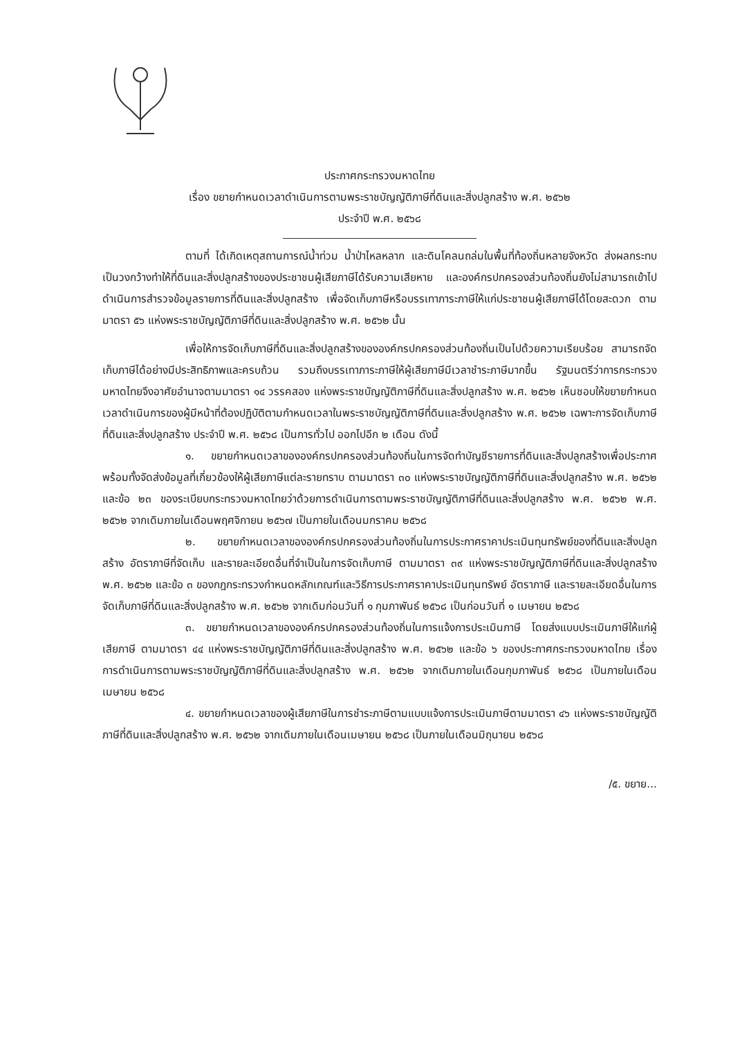ประกาศกระทรวงมหาดไทย
เรื่อง ขยายกำหนดเวลาดำเนินการตามพระราชบัญญัติภาษีที่ดินและสิ่งปลูกสร้าง พ.ศ. ๒๕๖๒
ประจำปี พ.ศ. ๒๕๖๘
ตามที่ ได้เกิดเหตุสถานการณ์น้ำท่วม น้ำป่าไหลหลาก และดินโคลนถล่มในพื้นที่ท้องถิ่นหลายจังหวัด ส่งผลกระทบเป็นวงกว้างทำให้ที่ดินและสิ่งปลูกสร้างของประชาชนผู้เสียภาษีได้รับความเสียหาย และองค์กรปกครองส่วนท้องถิ่นยังไม่สามารถเข้าไปดำเนินการสำรวจข้อมูลรายการที่ดินและสิ่งปลูกสร้าง เพื่อจัดเก็บภาษีหรือบรรเทาภาระภาษีให้แก่ประชาชนผู้เสียภาษีได้โดยสะดวก ตามมาตรา ๕๖ แห่งพระราชบัญญัติภาษีที่ดินและสิ่งปลูกสร้าง พ.ศ. ๒๕๖๒ นั้น
เพื่อให้การจัดเก็บภาษีที่ดินและสิ่งปลูกสร้างขององค์กรปกครองส่วนท้องถิ่นเป็นไปด้วยความเรียบร้อย สามารถจัดเก็บภาษีได้อย่างมีประสิทธิภาพและครบถ้วน รวมถึงบรรเทาภาระภาษีให้ผู้เสียภาษีมีเวลาชำระภาษีมากขึ้น รัฐมนตรีว่าการกระทรวงมหาดไทยจึงอาศัยอำนาจตามมาตรา ๑๔ วรรคสอง แห่งพระราชบัญญัติภาษีที่ดินและสิ่งปลูกสร้าง พ.ศ. ๒๕๖๒ เห็นชอบให้ขยายกำหนดเวลาดำเนินการของผู้มีหน้าที่ต้องปฏิบัติตามกำหนดเวลาในพระราชบัญญัติภาษีที่ดินและสิ่งปลูกสร้าง พ.ศ. ๒๕๖๒ เฉพาะการจัดเก็บภาษีที่ดินและสิ่งปลูกสร้าง ประจำปี พ.ศ. ๒๕๖๘ เป็นการทั่วไป ออกไปอีก ๒ เดือน ดังนี้
๑. ขยายกำหนดเวลาขององค์กรปกครองส่วนท้องถิ่นในการจัดทำบัญชีรายการที่ดินและสิ่งปลูกสร้างเพื่อประกาศ พร้อมทั้งจัดส่งข้อมูลที่เกี่ยวข้องให้ผู้เสียภาษีแต่ละรายทราบ ตามมาตรา ๓๐ แห่งพระราชบัญญัติภาษีที่ดินและสิ่งปลูกสร้าง พ.ศ. ๒๕๖๒ และข้อ ๒๓ ของระเบียบกระทรวงมหาดไทยว่าด้วยการดำเนินการตามพระราชบัญญัติภาษีที่ดินและสิ่งปลูกสร้าง พ.ศ. ๒๕๖๒ พ.ศ. ๒๕๖๒ จากเดิมภายในเดือนพฤศจิกายน ๒๕๖๗ เป็นภายในเดือนมกราคม ๒๕๖๘
๒. ขยายกำหนดเวลาขององค์กรปกครองส่วนท้องถิ่นในการประกาศราคาประเมินทุนทรัพย์ของที่ดินและสิ่งปลูกสร้าง อัตราภาษีที่จัดเก็บ และรายละเอียดอื่นที่จำเป็นในการจัดเก็บภาษี ตามมาตรา ๓๙ แห่งพระราชบัญญัติภาษีที่ดินและสิ่งปลูกสร้าง พ.ศ. ๒๕๖๒ และข้อ ๓ ของกฎกระทรวงกำหนดหลักเกณฑ์และวิธีการประกาศราคาประเมินทุนทรัพย์ อัตราภาษี และรายละเอียดอื่นในการจัดเก็บภาษีที่ดินและสิ่งปลูกสร้าง พ.ศ. ๒๕๖๒ จากเดิมก่อนวันที่ ๑ กุมภาพันธ์ ๒๕๖๘ เป็นก่อนวันที่ ๑ เมษายน ๒๕๖๘
๓. ขยายกำหนดเวลาขององค์กรปกครองส่วนท้องถิ่นในการแจ้งการประเมินภาษี โดยส่งแบบประเมินภาษีให้แก่ผู้เสียภาษี ตามมาตรา ๔๔ แห่งพระราชบัญญัติภาษีที่ดินและสิ่งปลูกสร้าง พ.ศ. ๒๕๖๒ และข้อ ๖ ของประกาศกระทรวงมหาดไทย เรื่อง การดำเนินการตามพระราชบัญญัติภาษีที่ดินและสิ่งปลูกสร้าง พ.ศ. ๒๕๖๒ จากเดิมภายในเดือนกุมภาพันธ์ ๒๕๖๘ เป็นภายในเดือนเมษายน ๒๕๖๘
๔. ขยายกำหนดเวลาของผู้เสียภาษีในการชำระภาษีตามแบบแจ้งการประเมินภาษีตามมาตรา ๔๖ แห่งพระราชบัญญัติภาษีที่ดินและสิ่งปลูกสร้าง พ.ศ. ๒๕๖๒ จากเดิมภายในเดือนเมษายน ๒๕๖๘ เป็นภายในเดือนมิถุนายน ๒๕๖๘
/๕. ขยาย...